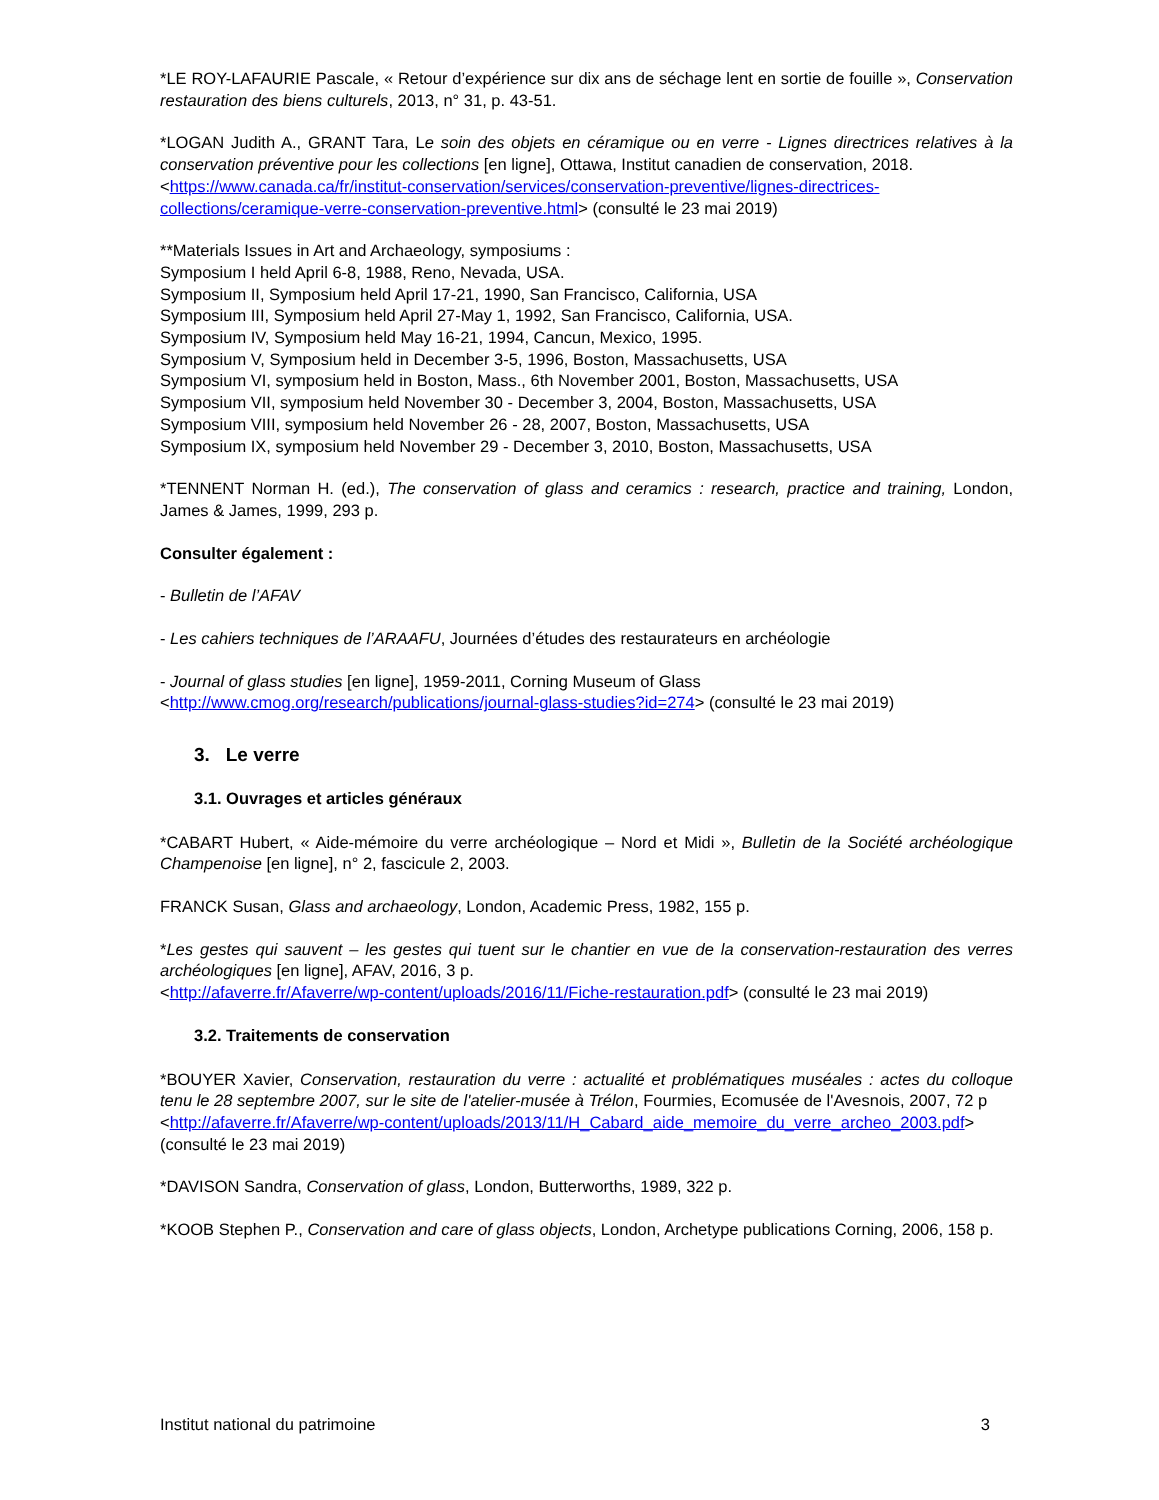*LE ROY-LAFAURIE Pascale, « Retour d’expérience sur dix ans de séchage lent en sortie de fouille », Conservation restauration des biens culturels, 2013, n° 31, p. 43-51.
*LOGAN Judith A., GRANT Tara, Le soin des objets en céramique ou en verre - Lignes directrices relatives à la conservation préventive pour les collections [en ligne], Ottawa, Institut canadien de conservation, 2018.
<https://www.canada.ca/fr/institut-conservation/services/conservation-preventive/lignes-directrices-collections/ceramique-verre-conservation-preventive.html> (consulté le 23 mai 2019)
**Materials Issues in Art and Archaeology, symposiums :
Symposium I held April 6-8, 1988, Reno, Nevada, USA.
Symposium II, Symposium held April 17-21, 1990, San Francisco, California, USA
Symposium III, Symposium held April 27-May 1, 1992, San Francisco, California, USA.
Symposium IV, Symposium held May 16-21, 1994, Cancun, Mexico, 1995.
Symposium V, Symposium held in December 3-5, 1996, Boston, Massachusetts, USA
Symposium VI, symposium held in Boston, Mass., 6th November 2001, Boston, Massachusetts, USA
Symposium VII, symposium held November 30 - December 3, 2004, Boston, Massachusetts, USA
Symposium VIII, symposium held November 26 - 28, 2007, Boston, Massachusetts, USA
Symposium IX, symposium held November 29 - December 3, 2010, Boston, Massachusetts, USA
*TENNENT Norman H. (ed.), The conservation of glass and ceramics : research, practice and training, London, James & James, 1999, 293 p.
Consulter également :
- Bulletin de l’AFAV
- Les cahiers techniques de l’ARAAFU, Journées d’études des restaurateurs en archéologie
- Journal of glass studies [en ligne], 1959-2011, Corning Museum of Glass
<http://www.cmog.org/research/publications/journal-glass-studies?id=274> (consulté le 23 mai 2019)
3. Le verre
3.1. Ouvrages et articles généraux
*CABART Hubert, « Aide-mémoire du verre archéologique – Nord et Midi », Bulletin de la Société archéologique Champenoise [en ligne], n° 2, fascicule 2, 2003.
FRANCK Susan, Glass and archaeology, London, Academic Press, 1982, 155 p.
*Les gestes qui sauvent – les gestes qui tuent sur le chantier en vue de la conservation-restauration des verres archéologiques [en ligne], AFAV, 2016, 3 p.
<http://afaverre.fr/Afaverre/wp-content/uploads/2016/11/Fiche-restauration.pdf> (consulté le 23 mai 2019)
3.2. Traitements de conservation
*BOUYER Xavier, Conservation, restauration du verre : actualité et problématiques muséales : actes du colloque tenu le 28 septembre 2007, sur le site de l'atelier-musée à Trélon, Fourmies, Ecomusée de l'Avesnois, 2007, 72 p
<http://afaverre.fr/Afaverre/wp-content/uploads/2013/11/H_Cabard_aide_memoire_du_verre_archeo_2003.pdf> (consulté le 23 mai 2019)
*DAVISON Sandra, Conservation of glass, London, Butterworths, 1989, 322 p.
*KOOB Stephen P., Conservation and care of glass objects, London, Archetype publications Corning, 2006, 158 p.
Institut national du patrimoine 3